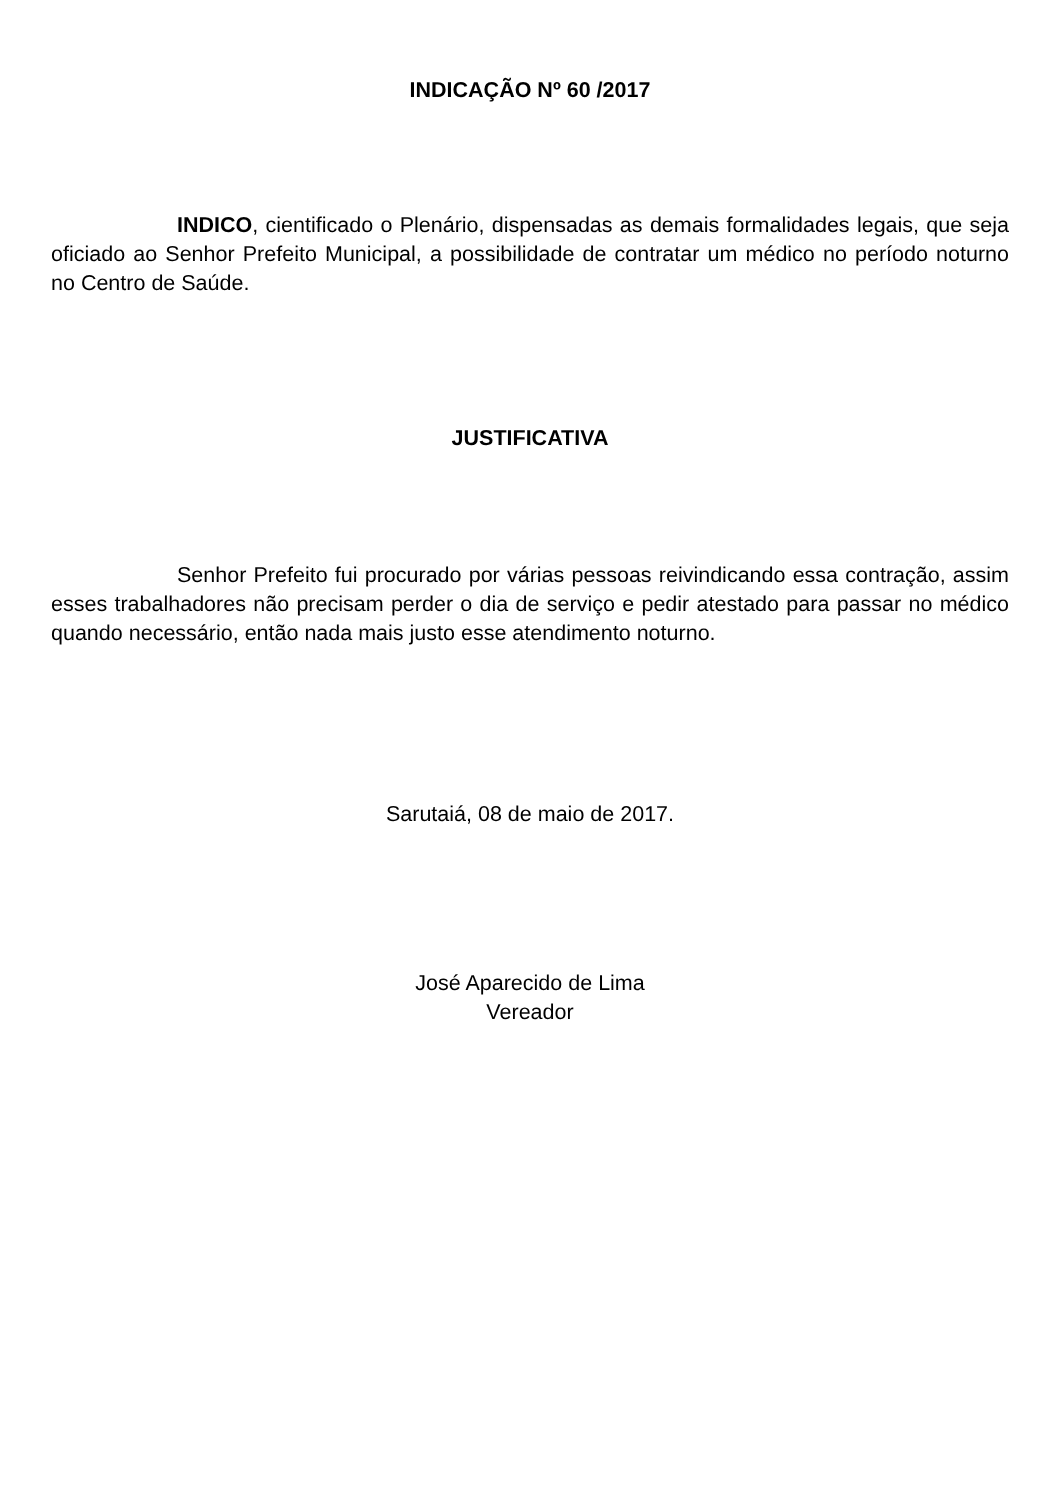INDICAÇÃO Nº 60 /2017
INDICO, cientificado o Plenário, dispensadas as demais formalidades legais, que seja oficiado ao Senhor Prefeito Municipal, a possibilidade de contratar um médico no período noturno no Centro de Saúde.
JUSTIFICATIVA
Senhor Prefeito fui procurado por várias pessoas reivindicando essa contração, assim esses trabalhadores não precisam perder o dia de serviço e pedir atestado para passar no médico quando necessário, então nada mais justo esse atendimento noturno.
Sarutaiá, 08 de maio de 2017.
José Aparecido de Lima
Vereador